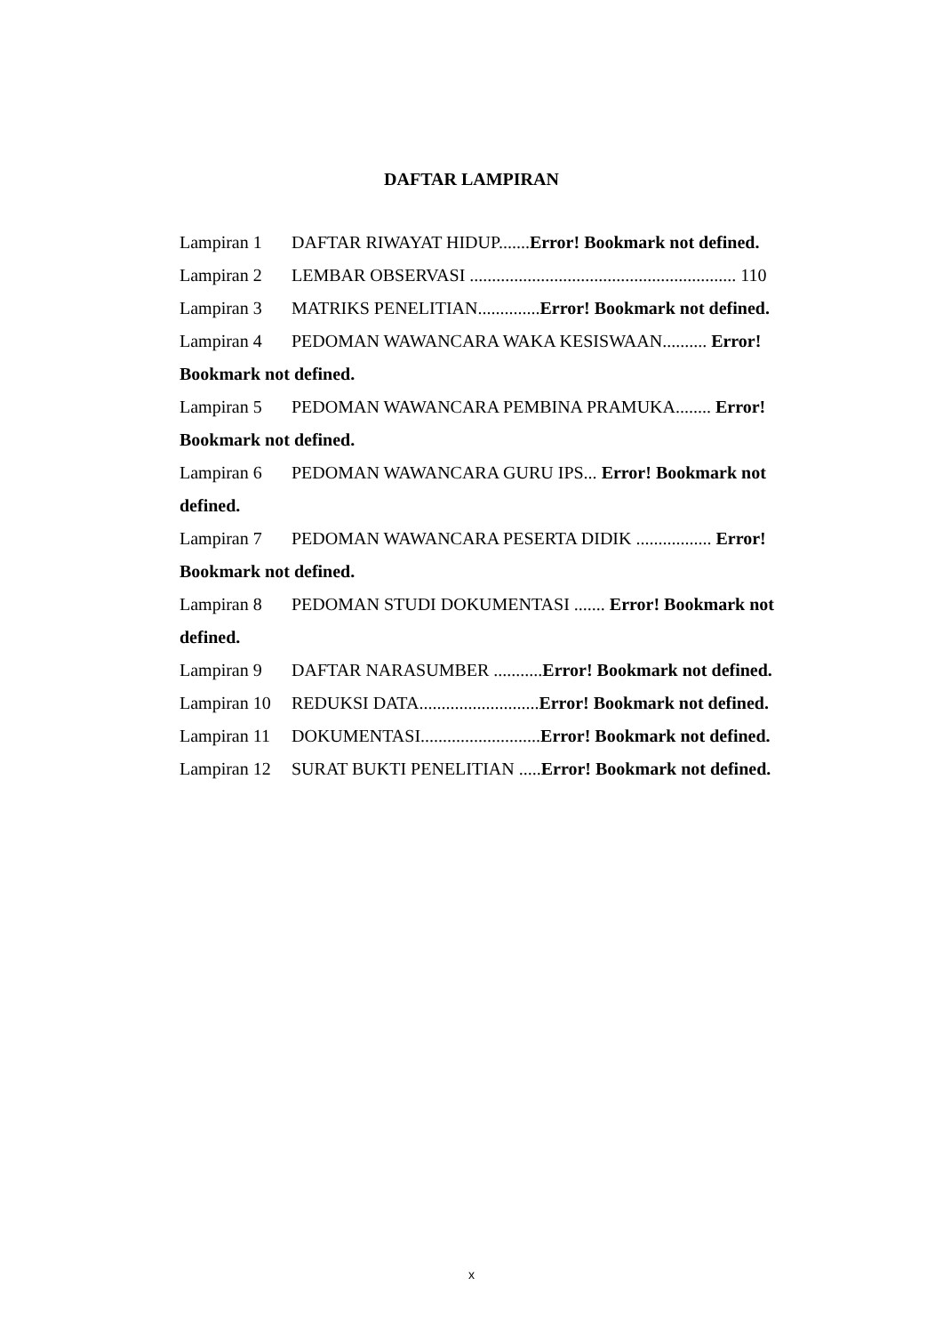DAFTAR LAMPIRAN
Lampiran 1 DAFTAR RIWAYAT HIDUP.......Error! Bookmark not defined.
Lampiran 2 LEMBAR OBSERVASI ............................................................ 110
Lampiran 3 MATRIKS PENELITIAN..............Error! Bookmark not defined.
Lampiran 4 PEDOMAN WAWANCARA WAKA KESISWAAN.......... Error!
Bookmark not defined.
Lampiran 5 PEDOMAN WAWANCARA PEMBINA PRAMUKA........ Error!
Bookmark not defined.
Lampiran 6 PEDOMAN WAWANCARA GURU IPS... Error! Bookmark not
defined.
Lampiran 7 PEDOMAN WAWANCARA PESERTA DIDIK ................. Error!
Bookmark not defined.
Lampiran 8 PEDOMAN STUDI DOKUMENTASI ....... Error! Bookmark not
defined.
Lampiran 9 DAFTAR NARASUMBER ...........Error! Bookmark not defined.
Lampiran 10 REDUKSI DATA...........................Error! Bookmark not defined.
Lampiran 11 DOKUMENTASI...........................Error! Bookmark not defined.
Lampiran 12 SURAT BUKTI PENELITIAN .....Error! Bookmark not defined.
x